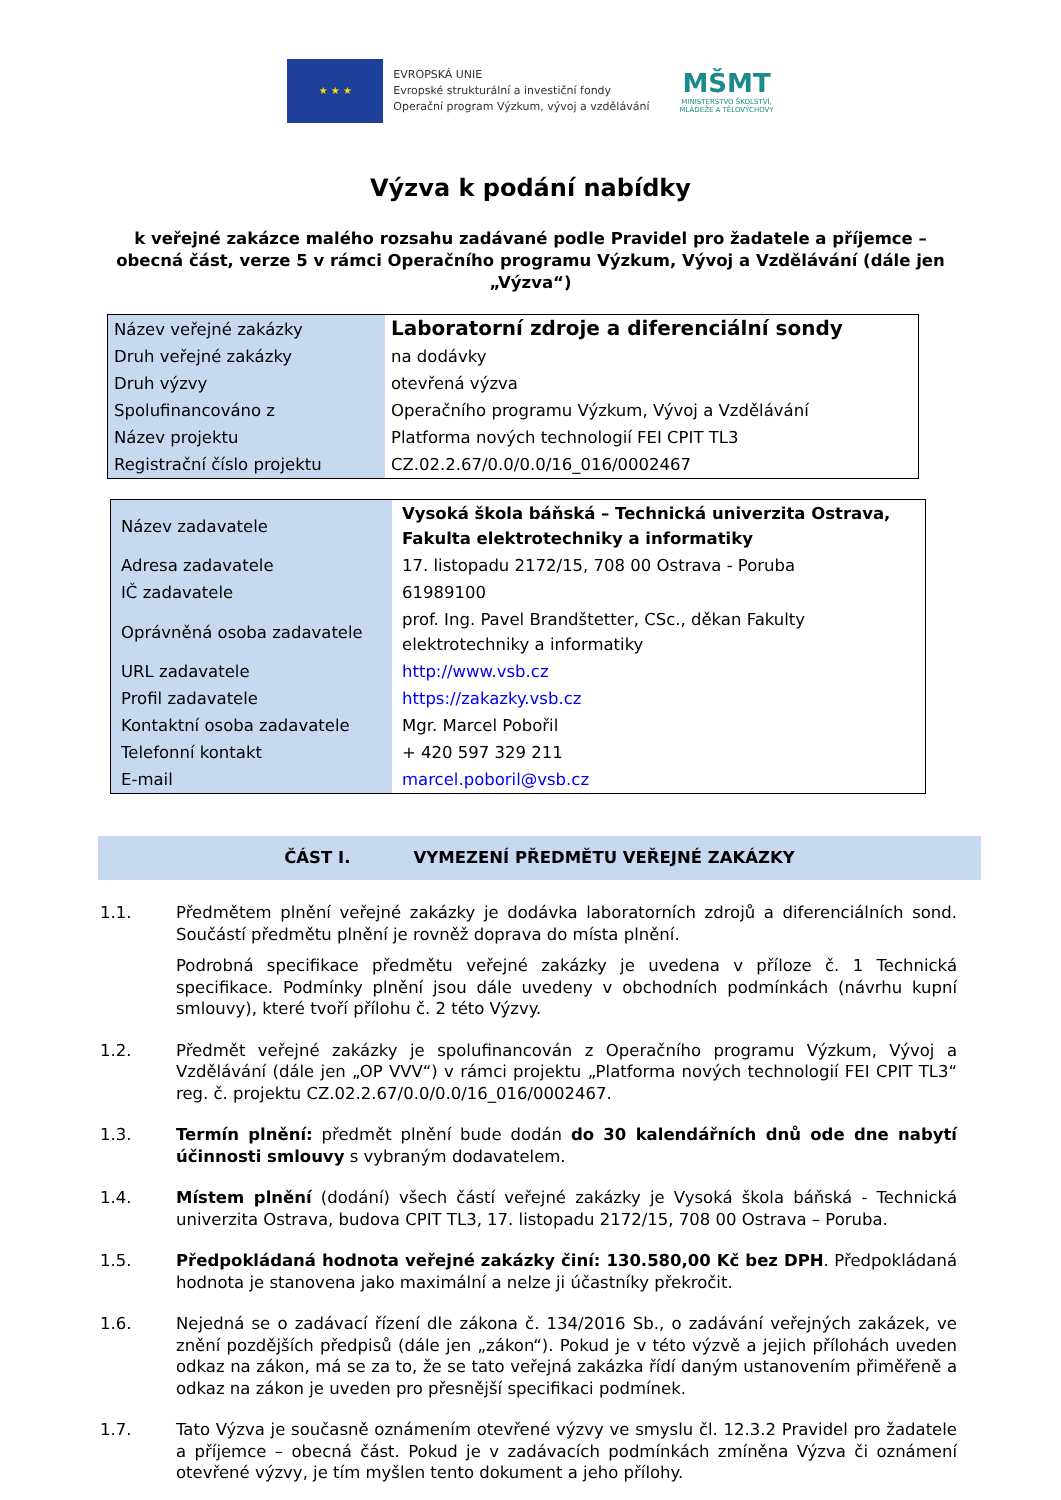★ ★ ★
EVROPSKÁ UNIE
Evropské strukturální a investiční fondy
Operační program Výzkum, vývoj a vzdělávání
MŠMT
MINISTERSTVO ŠKOLSTVÍ,
MLÁDEŽE A TĚLOVÝCHOVY
Výzva k podání nabídky
k veřejné zakázce malého rozsahu zadávané podle Pravidel pro žadatele a příjemce – obecná část, verze 5 v rámci Operačního programu Výzkum, Vývoj a Vzdělávání (dále jen „Výzva“)
| Název veřejné zakázky | Laboratorní zdroje a diferenciální sondy |
| Druh veřejné zakázky | na dodávky |
| Druh výzvy | otevřená výzva |
| Spolufinancováno z | Operačního programu Výzkum, Vývoj a Vzdělávání |
| Název projektu | Platforma nových technologií FEI CPIT TL3 |
| Registrační číslo projektu | CZ.02.2.67/0.0/0.0/16_016/0002467 |
| Název zadavatele | Vysoká škola báňská – Technická univerzita Ostrava, Fakulta elektrotechniky a informatiky |
| Adresa zadavatele | 17. listopadu 2172/15, 708 00 Ostrava - Poruba |
| IČ zadavatele | 61989100 |
| Oprávněná osoba zadavatele | prof. Ing. Pavel Brandštetter, CSc., děkan Fakulty elektrotechniky a informatiky |
| URL zadavatele | http://www.vsb.cz |
| Profil zadavatele | https://zakazky.vsb.cz |
| Kontaktní osoba zadavatele | Mgr. Marcel Pobořil |
| Telefonní kontakt | + 420 597 329 211 |
| E-mail | marcel.poboril@vsb.cz |
ČÁST I. VYMEZENÍ PŘEDMĚTU VEŘEJNÉ ZAKÁZKY
1.1. Předmětem plnění veřejné zakázky je dodávka laboratorních zdrojů a diferenciálních sond. Součástí předmětu plnění je rovněž doprava do místa plnění.
Podrobná specifikace předmětu veřejné zakázky je uvedena v příloze č. 1 Technická specifikace. Podmínky plnění jsou dále uvedeny v obchodních podmínkách (návrhu kupní smlouvy), které tvoří přílohu č. 2 této Výzvy.
1.2. Předmět veřejné zakázky je spolufinancován z Operačního programu Výzkum, Vývoj a Vzdělávání (dále jen „OP VVV“) v rámci projektu „Platforma nových technologií FEI CPIT TL3“ reg. č. projektu CZ.02.2.67/0.0/0.0/16_016/0002467.
1.3. Termín plnění: předmět plnění bude dodán do 30 kalendářních dnů ode dne nabytí účinnosti smlouvy s vybraným dodavatelem.
1.4. Místem plnění (dodání) všech částí veřejné zakázky je Vysoká škola báňská - Technická univerzita Ostrava, budova CPIT TL3, 17. listopadu 2172/15, 708 00 Ostrava – Poruba.
1.5. Předpokládaná hodnota veřejné zakázky činí: 130.580,00 Kč bez DPH. Předpokládaná hodnota je stanovena jako maximální a nelze ji účastníky překročit.
1.6. Nejedná se o zadávací řízení dle zákona č. 134/2016 Sb., o zadávání veřejných zakázek, ve znění pozdějších předpisů (dále jen „zákon“). Pokud je v této výzvě a jejich přílohách uveden odkaz na zákon, má se za to, že se tato veřejná zakázka řídí daným ustanovením přiměřeně a odkaz na zákon je uveden pro přesnější specifikaci podmínek.
1.7. Tato Výzva je současně oznámením otevřené výzvy ve smyslu čl. 12.3.2 Pravidel pro žadatele a příjemce – obecná část. Pokud je v zadávacích podmínkách zmíněna Výzva či oznámení otevřené výzvy, je tím myšlen tento dokument a jeho přílohy.